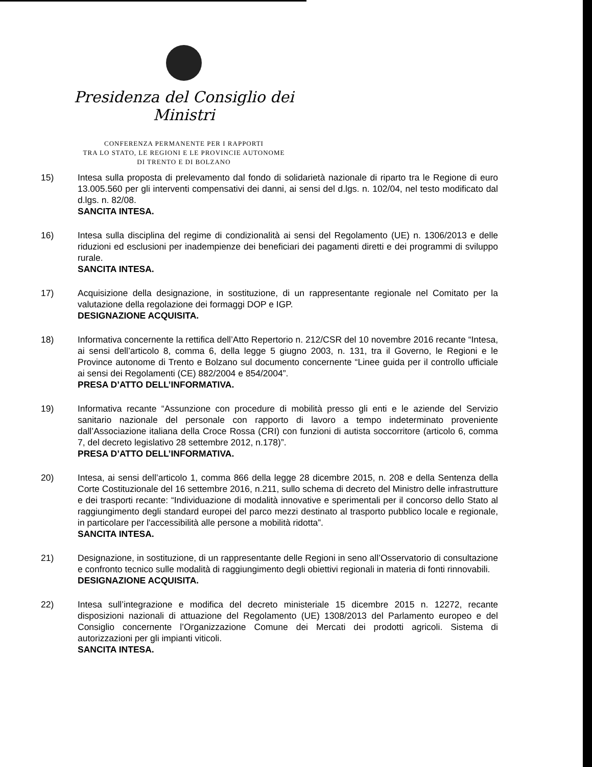Presidenza del Consiglio dei Ministri
CONFERENZA PERMANENTE PER I RAPPORTI
TRA LO STATO, LE REGIONI E LE PROVINCIE AUTONOME
DI TRENTO E DI BOLZANO
15) Intesa sulla proposta di prelevamento dal fondo di solidarietà nazionale di riparto tra le Regione di euro 13.005.560 per gli interventi compensativi dei danni, ai sensi del d.lgs. n. 102/04, nel testo modificato dal d.lgs. n. 82/08.
SANCITA INTESA.
16) Intesa sulla disciplina del regime di condizionalità ai sensi del Regolamento (UE) n. 1306/2013 e delle riduzioni ed esclusioni per inadempienze dei beneficiari dei pagamenti diretti e dei programmi di sviluppo rurale.
SANCITA INTESA.
17) Acquisizione della designazione, in sostituzione, di un rappresentante regionale nel Comitato per la valutazione della regolazione dei formaggi DOP e IGP.
DESIGNAZIONE ACQUISITA.
18) Informativa concernente la rettifica dell’Atto Repertorio n. 212/CSR del 10 novembre 2016 recante “Intesa, ai sensi dell’articolo 8, comma 6, della legge 5 giugno 2003, n. 131, tra il Governo, le Regioni e le Province autonome di Trento e Bolzano sul documento concernente “Linee guida per il controllo ufficiale ai sensi dei Regolamenti (CE) 882/2004 e 854/2004”.
PRESA D’ATTO DELL’INFORMATIVA.
19) Informativa recante “Assunzione con procedure di mobilità presso gli enti e le aziende del Servizio sanitario nazionale del personale con rapporto di lavoro a tempo indeterminato proveniente dall’Associazione italiana della Croce Rossa (CRI) con funzioni di autista soccorritore (articolo 6, comma 7, del decreto legislativo 28 settembre 2012, n.178)”.
PRESA D’ATTO DELL’INFORMATIVA.
20) Intesa, ai sensi dell’articolo 1, comma 866 della legge 28 dicembre 2015, n. 208 e della Sentenza della Corte Costituzionale del 16 settembre 2016, n.211, sullo schema di decreto del Ministro delle infrastrutture e dei trasporti recante: “Individuazione di modalità innovative e sperimentali per il concorso dello Stato al raggiungimento degli standard europei del parco mezzi destinato al trasporto pubblico locale e regionale, in particolare per l'accessibilità alle persone a mobilità ridotta”.
SANCITA INTESA.
21) Designazione, in sostituzione, di un rappresentante delle Regioni in seno all’Osservatorio di consultazione e confronto tecnico sulle modalità di raggiungimento degli obiettivi regionali in materia di fonti rinnovabili.
DESIGNAZIONE ACQUISITA.
22) Intesa sull’integrazione e modifica del decreto ministeriale 15 dicembre 2015 n. 12272, recante disposizioni nazionali di attuazione del Regolamento (UE) 1308/2013 del Parlamento europeo e del Consiglio concernente l’Organizzazione Comune dei Mercati dei prodotti agricoli. Sistema di autorizzazioni per gli impianti viticoli.
SANCITA INTESA.